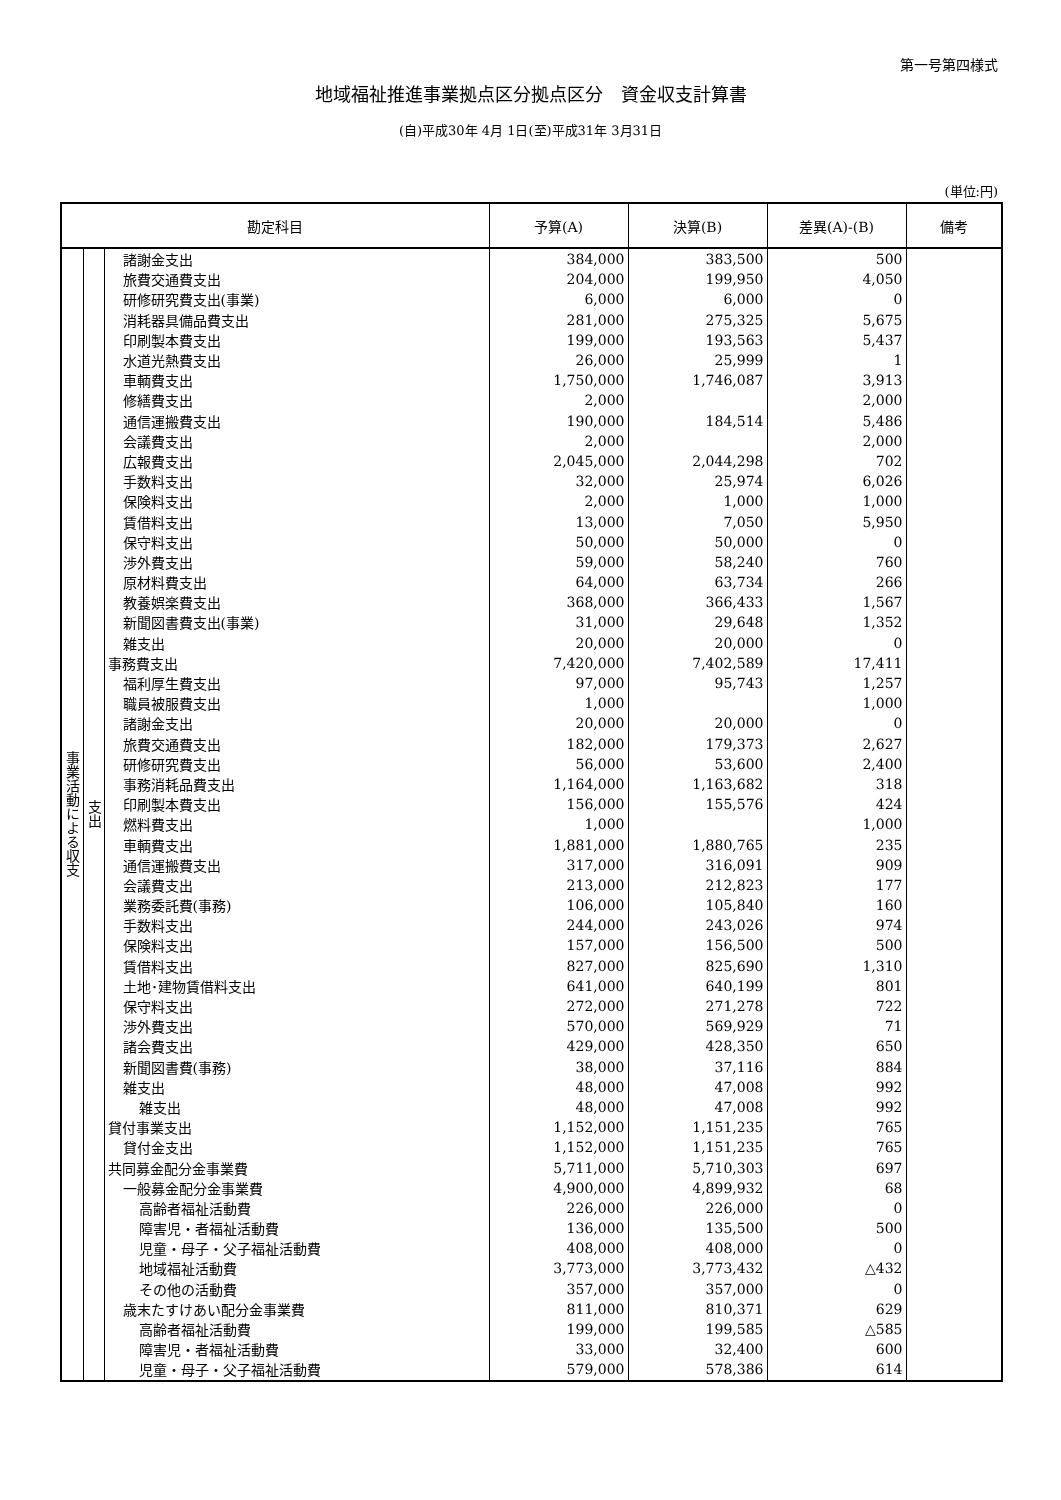第一号第四様式
地域福祉推進事業拠点区分拠点区分　資金収支計算書
(自)平成30年 4月 1日(至)平成31年 3月31日
(単位:円)
| 勘定科目 | | | 予算(A) | 決算(B) | 差異(A)-(B) | 備考 |
| --- | --- | --- | --- | --- | --- | --- |
| 事業活動による収支 | 支出 | 諸謝金支出 | 384,000 | 383,500 | 500 | |
| | | 旅費交通費支出 | 204,000 | 199,950 | 4,050 | |
| | | 研修研究費支出(事業) | 6,000 | 6,000 | 0 | |
| | | 消耗器具備品費支出 | 281,000 | 275,325 | 5,675 | |
| | | 印刷製本費支出 | 199,000 | 193,563 | 5,437 | |
| | | 水道光熱費支出 | 26,000 | 25,999 | 1 | |
| | | 車輌費支出 | 1,750,000 | 1,746,087 | 3,913 | |
| | | 修繕費支出 | 2,000 | | 2,000 | |
| | | 通信運搬費支出 | 190,000 | 184,514 | 5,486 | |
| | | 会議費支出 | 2,000 | | 2,000 | |
| | | 広報費支出 | 2,045,000 | 2,044,298 | 702 | |
| | | 手数料支出 | 32,000 | 25,974 | 6,026 | |
| | | 保険料支出 | 2,000 | 1,000 | 1,000 | |
| | | 賃借料支出 | 13,000 | 7,050 | 5,950 | |
| | | 保守料支出 | 50,000 | 50,000 | 0 | |
| | | 渉外費支出 | 59,000 | 58,240 | 760 | |
| | | 原材料費支出 | 64,000 | 63,734 | 266 | |
| | | 教養娯楽費支出 | 368,000 | 366,433 | 1,567 | |
| | | 新聞図書費支出(事業) | 31,000 | 29,648 | 1,352 | |
| | | 雑支出 | 20,000 | 20,000 | 0 | |
| | | 事務費支出 | 7,420,000 | 7,402,589 | 17,411 | |
| | | 福利厚生費支出 | 97,000 | 95,743 | 1,257 | |
| | | 職員被服費支出 | 1,000 | | 1,000 | |
| | | 諸謝金支出 | 20,000 | 20,000 | 0 | |
| | | 旅費交通費支出 | 182,000 | 179,373 | 2,627 | |
| | | 研修研究費支出 | 56,000 | 53,600 | 2,400 | |
| | | 事務消耗品費支出 | 1,164,000 | 1,163,682 | 318 | |
| | | 印刷製本費支出 | 156,000 | 155,576 | 424 | |
| | | 燃料費支出 | 1,000 | | 1,000 | |
| | | 車輌費支出 | 1,881,000 | 1,880,765 | 235 | |
| | | 通信運搬費支出 | 317,000 | 316,091 | 909 | |
| | | 会議費支出 | 213,000 | 212,823 | 177 | |
| | | 業務委託費(事務) | 106,000 | 105,840 | 160 | |
| | | 手数料支出 | 244,000 | 243,026 | 974 | |
| | | 保険料支出 | 157,000 | 156,500 | 500 | |
| | | 賃借料支出 | 827,000 | 825,690 | 1,310 | |
| | | 土地･建物賃借料支出 | 641,000 | 640,199 | 801 | |
| | | 保守料支出 | 272,000 | 271,278 | 722 | |
| | | 渉外費支出 | 570,000 | 569,929 | 71 | |
| | | 諸会費支出 | 429,000 | 428,350 | 650 | |
| | | 新聞図書費(事務) | 38,000 | 37,116 | 884 | |
| | | 雑支出 | 48,000 | 47,008 | 992 | |
| | | 雑支出 | 48,000 | 47,008 | 992 | |
| | | 貸付事業支出 | 1,152,000 | 1,151,235 | 765 | |
| | | 貸付金支出 | 1,152,000 | 1,151,235 | 765 | |
| | | 共同募金配分金事業費 | 5,711,000 | 5,710,303 | 697 | |
| | | 一般募金配分金事業費 | 4,900,000 | 4,899,932 | 68 | |
| | | 高齢者福祉活動費 | 226,000 | 226,000 | 0 | |
| | | 障害児・者福祉活動費 | 136,000 | 135,500 | 500 | |
| | | 児童・母子・父子福祉活動費 | 408,000 | 408,000 | 0 | |
| | | 地域福祉活動費 | 3,773,000 | 3,773,432 | △432 | |
| | | その他の活動費 | 357,000 | 357,000 | 0 | |
| | | 歳末たすけあい配分金事業費 | 811,000 | 810,371 | 629 | |
| | | 高齢者福祉活動費 | 199,000 | 199,585 | △585 | |
| | | 障害児・者福祉活動費 | 33,000 | 32,400 | 600 | |
| | | 児童・母子・父子福祉活動費 | 579,000 | 578,386 | 614 | |